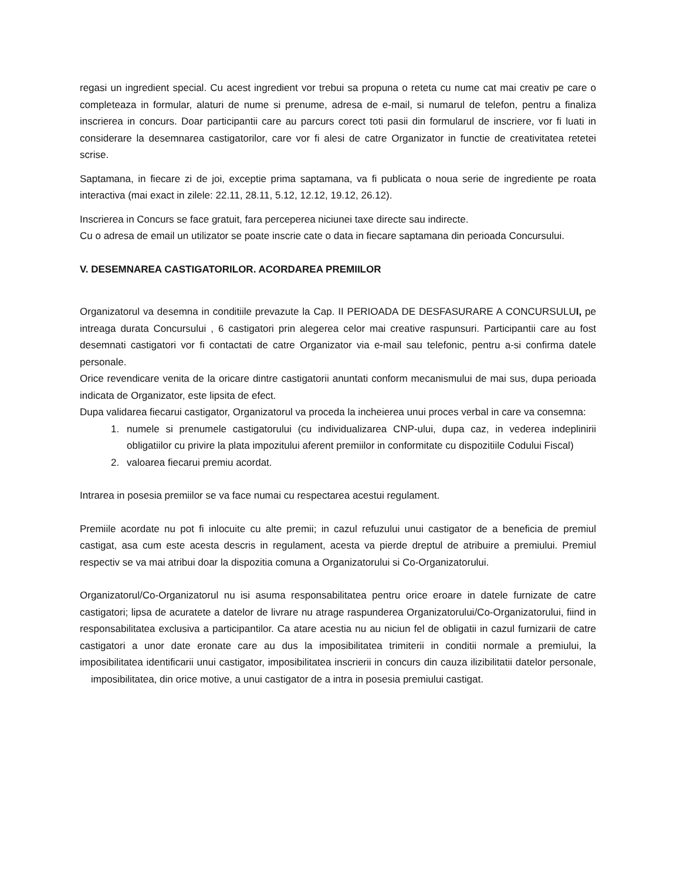regasi un ingredient special. Cu acest ingredient vor trebui sa propuna o reteta cu nume cat mai creativ pe care o completeaza in formular, alaturi de nume si prenume, adresa de e-mail, si numarul de telefon, pentru a finaliza inscrierea in concurs. Doar participantii care au parcurs corect toti pasii din formularul de inscriere, vor fi luati in considerare la desemnarea castigatorilor, care vor fi alesi de catre Organizator in functie de creativitatea retetei scrise.
Saptamana, in fiecare zi de joi, exceptie prima saptamana, va fi publicata o noua serie de ingrediente pe roata interactiva (mai exact in zilele: 22.11, 28.11, 5.12, 12.12, 19.12, 26.12).
Inscrierea in Concurs se face gratuit, fara perceperea niciunei taxe directe sau indirecte.
Cu o adresa de email un utilizator se poate inscrie cate o data in fiecare saptamana din perioada Concursului.
V. DESEMNAREA CASTIGATORILOR. ACORDAREA PREMIILOR
Organizatorul va desemna in conditiile prevazute la Cap. II PERIOADA DE DESFASURARE A CONCURSULUI, pe intreaga durata Concursului , 6 castigatori prin alegerea celor mai creative raspunsuri. Participantii care au fost desemnati castigatori vor fi contactati de catre Organizator via e-mail sau telefonic, pentru a-si confirma datele personale.
Orice revendicare venita de la oricare dintre castigatorii anuntati conform mecanismului de mai sus, dupa perioada indicata de Organizator, este lipsita de efect.
Dupa validarea fiecarui castigator, Organizatorul va proceda la incheierea unui proces verbal in care va consemna:
1. numele si prenumele castigatorului (cu individualizarea CNP-ului, dupa caz, in vederea indeplinirii obligatiilor cu privire la plata impozitului aferent premiilor in conformitate cu dispozitiile Codului Fiscal)
2. valoarea fiecarui premiu acordat.
Intrarea in posesia premiilor se va face numai cu respectarea acestui regulament.
Premiile acordate nu pot fi inlocuite cu alte premii; in cazul refuzului unui castigator de a beneficia de premiul castigat, asa cum este acesta descris in regulament, acesta va pierde dreptul de atribuire a premiului. Premiul respectiv se va mai atribui doar la dispozitia comuna a Organizatorului si Co-Organizatorului.
Organizatorul/Co-Organizatorul nu isi asuma responsabilitatea pentru orice eroare in datele furnizate de catre castigatori; lipsa de acuratete a datelor de livrare nu atrage raspunderea Organizatorului/Co-Organizatorului, fiind in responsabilitatea exclusiva a participantilor. Ca atare acestia nu au niciun fel de obligatii in cazul furnizarii de catre castigatori a unor date eronate care au dus la imposibilitatea trimiterii in conditii normale a premiului, la imposibilitatea identificarii unui castigator, imposibilitatea inscrierii in concurs din cauza ilizibilitatii datelor personale, imposibilitatea, din orice motive, a unui castigator de a intra in posesia premiului castigat.